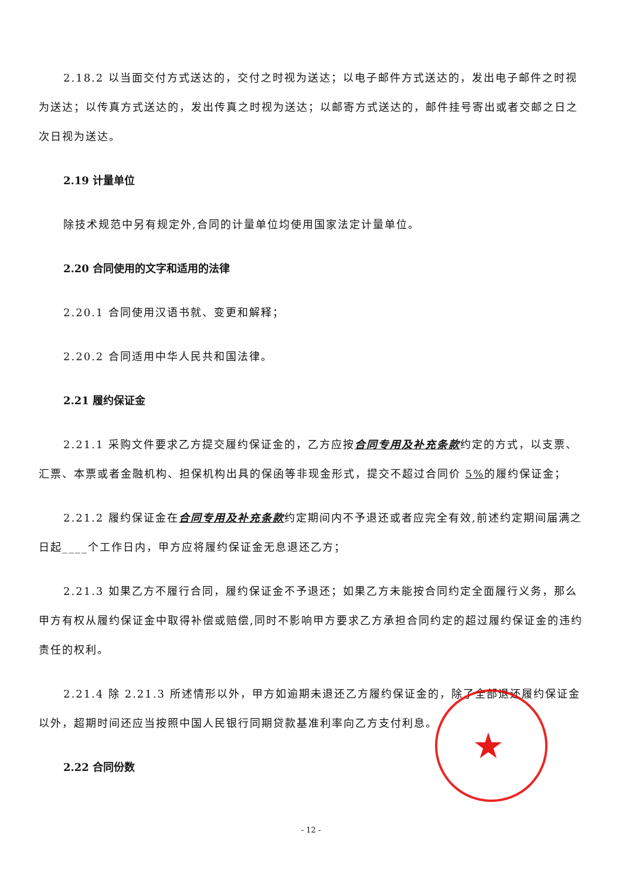2.18.2 以当面交付方式送达的，交付之时视为送达；以电子邮件方式送达的，发出电子邮件之时视为送达；以传真方式送达的，发出传真之时视为送达；以邮寄方式送达的，邮件挂号寄出或者交邮之日之次日视为送达。
2.19 计量单位
除技术规范中另有规定外,合同的计量单位均使用国家法定计量单位。
2.20 合同使用的文字和适用的法律
2.20.1 合同使用汉语书就、变更和解释；
2.20.2 合同适用中华人民共和国法律。
2.21 履约保证金
2.21.1 采购文件要求乙方提交履约保证金的，乙方应按合同专用及补充条款约定的方式，以支票、汇票、本票或者金融机构、担保机构出具的保函等非现金形式，提交不超过合同价 5% 的履约保证金；
2.21.2 履约保证金在合同专用及补充条款约定期间内不予退还或者应完全有效,前述约定期间届满之日起____个工作日内，甲方应将履约保证金无息退还乙方；
2.21.3 如果乙方不履行合同，履约保证金不予退还；如果乙方未能按合同约定全面履行义务，那么甲方有权从履约保证金中取得补偿或赔偿,同时不影响甲方要求乙方承担合同约定的超过履约保证金的违约责任的权利。
2.21.4 除 2.21.3 所述情形以外，甲方如逾期未退还乙方履约保证金的，除了全部退还履约保证金以外，超期时间还应当按照中国人民银行同期贷款基准利率向乙方支付利息。
2.22 合同份数
- 12 -
★